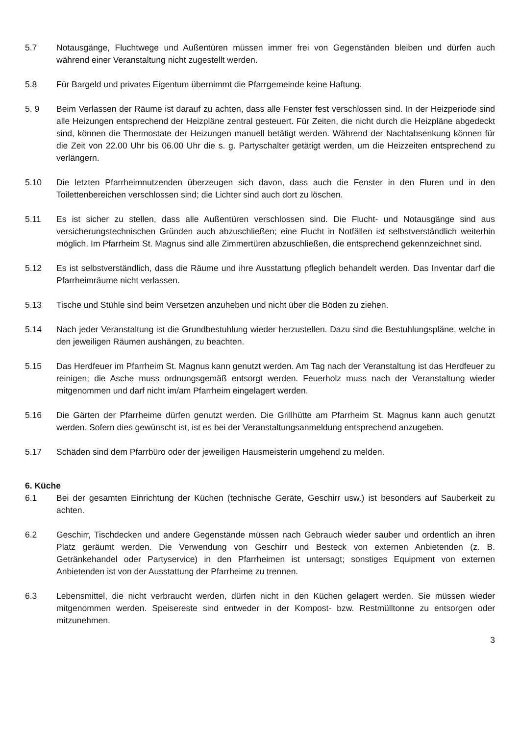5.7 Notausgänge, Fluchtwege und Außentüren müssen immer frei von Gegenständen bleiben und dürfen auch während einer Veranstaltung nicht zugestellt werden.
5.8 Für Bargeld und privates Eigentum übernimmt die Pfarrgemeinde keine Haftung.
5. 9 Beim Verlassen der Räume ist darauf zu achten, dass alle Fenster fest verschlossen sind. In der Heizperiode sind alle Heizungen entsprechend der Heizpläne zentral gesteuert. Für Zeiten, die nicht durch die Heizpläne abgedeckt sind, können die Thermostate der Heizungen manuell betätigt werden. Während der Nachtabsenkung können für die Zeit von 22.00 Uhr bis 06.00 Uhr die s. g. Partyschalter getätigt werden, um die Heizzeiten entsprechend zu verlängern.
5.10 Die letzten Pfarrheimnutzenden überzeugen sich davon, dass auch die Fenster in den Fluren und in den Toilettenbereichen verschlossen sind; die Lichter sind auch dort zu löschen.
5.11 Es ist sicher zu stellen, dass alle Außentüren verschlossen sind. Die Flucht- und Notausgänge sind aus versicherungstechnischen Gründen auch abzuschließen; eine Flucht in Notfällen ist selbstverständlich weiterhin möglich. Im Pfarrheim St. Magnus sind alle Zimmertüren abzuschließen, die entsprechend gekennzeichnet sind.
5.12 Es ist selbstverständlich, dass die Räume und ihre Ausstattung pfleglich behandelt werden. Das Inventar darf die Pfarrheimräume nicht verlassen.
5.13 Tische und Stühle sind beim Versetzen anzuheben und nicht über die Böden zu ziehen.
5.14 Nach jeder Veranstaltung ist die Grundbestuhlung wieder herzustellen. Dazu sind die Bestuhlungspläne, welche in den jeweiligen Räumen aushängen, zu beachten.
5.15 Das Herdfeuer im Pfarrheim St. Magnus kann genutzt werden. Am Tag nach der Veranstaltung ist das Herdfeuer zu reinigen; die Asche muss ordnungsgemäß entsorgt werden. Feuerholz muss nach der Veranstaltung wieder mitgenommen und darf nicht im/am Pfarrheim eingelagert werden.
5.16 Die Gärten der Pfarrheime dürfen genutzt werden. Die Grillhütte am Pfarrheim St. Magnus kann auch genutzt werden. Sofern dies gewünscht ist, ist es bei der Veranstaltungsanmeldung entsprechend anzugeben.
5.17 Schäden sind dem Pfarrbüro oder der jeweiligen Hausmeisterin umgehend zu melden.
6. Küche
6.1 Bei der gesamten Einrichtung der Küchen (technische Geräte, Geschirr usw.) ist besonders auf Sauberkeit zu achten.
6.2 Geschirr, Tischdecken und andere Gegenstände müssen nach Gebrauch wieder sauber und ordentlich an ihren Platz geräumt werden. Die Verwendung von Geschirr und Besteck von externen Anbietenden (z. B. Getränkehandel oder Partyservice) in den Pfarrheimen ist untersagt; sonstiges Equipment von externen Anbietenden ist von der Ausstattung der Pfarrheime zu trennen.
6.3 Lebensmittel, die nicht verbraucht werden, dürfen nicht in den Küchen gelagert werden. Sie müssen wieder mitgenommen werden. Speisereste sind entweder in der Kompost- bzw. Restmülltonne zu entsorgen oder mitzunehmen.
3